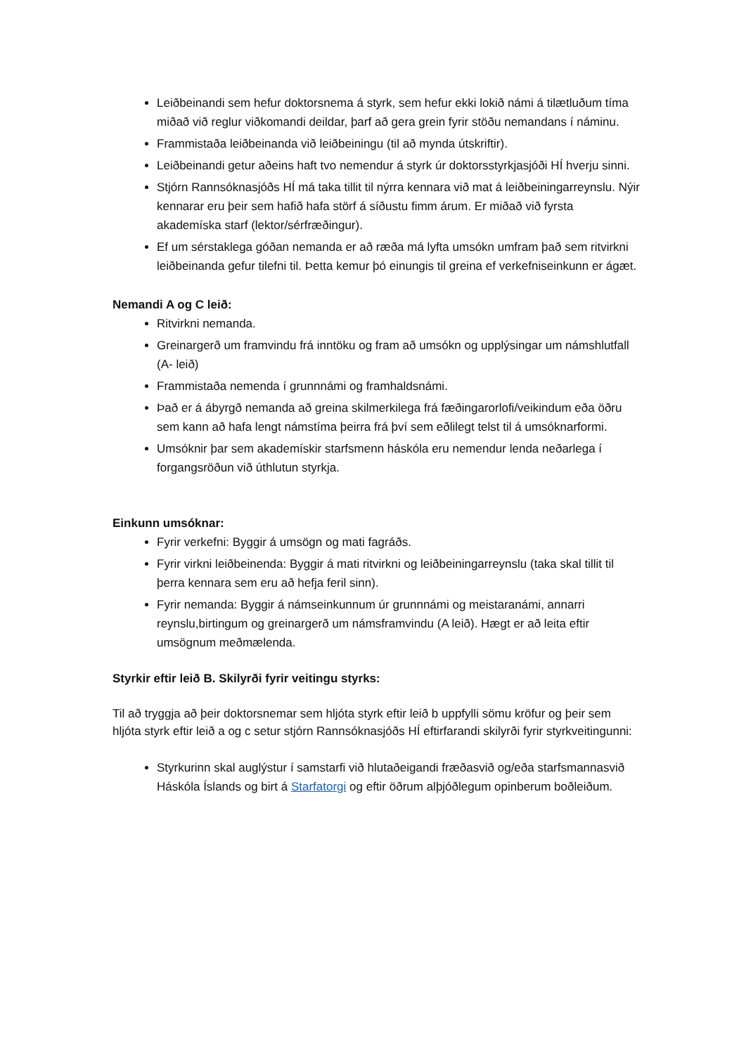Leiðbeinandi sem hefur doktorsnema á styrk, sem hefur ekki lokið námi á tilætluðum tíma miðað við reglur viðkomandi deildar, þarf að gera grein fyrir stöðu nemandans í náminu.
Frammistaða leiðbeinanda við leiðbeiningu (til að mynda útskriftir).
Leiðbeinandi getur aðeins haft tvo nemendur á styrk úr doktorsstyrkjasjóði HÍ hverju sinni.
Stjórn Rannsóknasjóðs HÍ má taka tillit til nýrra kennara við mat á leiðbeiningarreynslu. Nýir kennarar eru þeir sem hafið hafa störf á síðustu fimm árum. Er miðað við fyrsta akademíska starf (lektor/sérfræðingur).
Ef um sérstaklega góðan nemanda er að ræða má lyfta umsókn umfram það sem ritvirkni leiðbeinanda gefur tilefni til. Þetta kemur þó einungis til greina ef verkefniseinkunn er ágæt.
Nemandi A og C leið:
Ritvirkni nemanda.
Greinargerð um framvindu frá inntöku og fram að umsókn og upplýsingar um námshlutfall (A- leið)
Frammistaða nemenda í grunnnámi og framhaldsnámi.
Það er á ábyrgð nemanda að greina skilmerkilega frá fæðingarorlofi/veikindum eða öðru sem kann að hafa lengt námstíma þeirra frá því sem eðlilegt telst til á umsóknarformi.
Umsóknir þar sem akademískir starfsmenn háskóla eru nemendur lenda neðarlega í forgangsröðun við úthlutun styrkja.
Einkunn umsóknar:
Fyrir verkefni: Byggir á umsögn og mati fagráðs.
Fyrir virkni leiðbeinenda: Byggir á mati ritvirkni og leiðbeiningarreynslu (taka skal tillit til þerra kennara sem eru að hefja feril sinn).
Fyrir nemanda: Byggir á námseinkunnum úr grunnnámi og meistaranámi, annarri reynslu,birtingum og greinargerð um námsframvindu (A leið). Hægt er að leita eftir umsögnum meðmælenda.
Styrkir eftir leið B. Skilyrði fyrir veitingu styrks:
Til að tryggja að þeir doktorsnemar sem hljóta styrk eftir leið b uppfylli sömu kröfur og þeir sem hljóta styrk eftir leið a og c setur stjórn Rannsóknasjóðs HÍ eftirfarandi skilyrði fyrir styrkveitingunni:
Styrkurinn skal auglýstur í samstarfi við hlutaðeigandi fræðasvið og/eða starfsmannasvið Háskóla Íslands og birt á Starfatorgi og eftir öðrum alþjóðlegum opinberum boðleiðum.